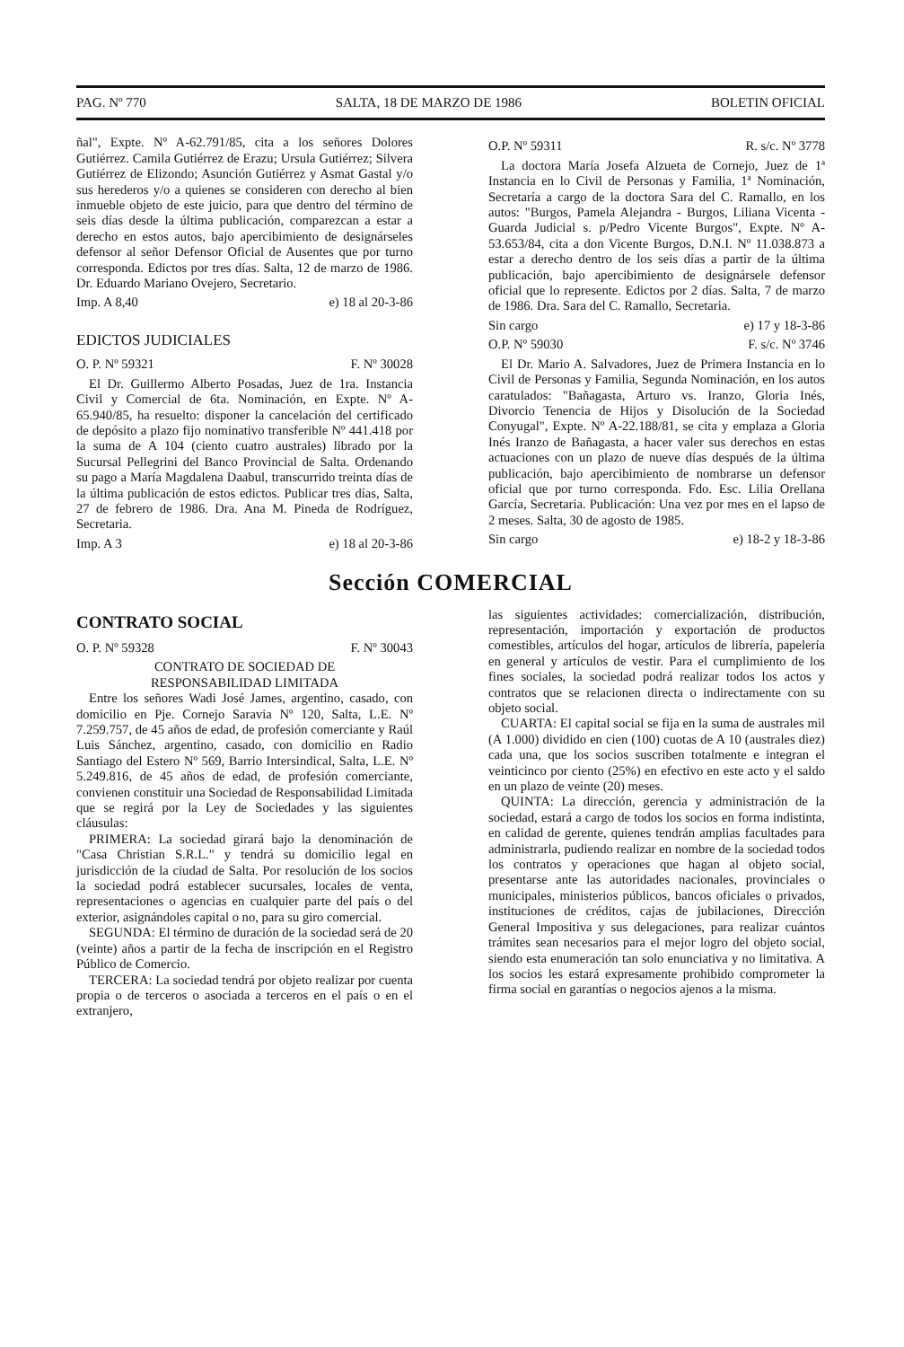PAG. Nº 770 SALTA, 18 DE MARZO DE 1986 BOLETIN OFICIAL
ñal", Expte. Nº A-62.791/85, cita a los señores Dolores Gutiérrez. Camila Gutiérrez de Erazu; Ursula Gutiérrez; Silvera Gutiérrez de Elizondo; Asunción Gutiérrez y Asmat Gastal y/o sus herederos y/o a quienes se consideren con derecho al bien inmueble objeto de este juicio, para que dentro del término de seis días desde la última publicación, comparezcan a estar a derecho en estos autos, bajo apercibimiento de designárseles defensor al señor Defensor Oficial de Ausentes que por turno corresponda. Edictos por tres días. Salta, 12 de marzo de 1986. Dr. Eduardo Mariano Ovejero, Secretario.
Imp. A 8,40 e) 18 al 20-3-86
EDICTOS JUDICIALES
O. P. Nº 59321 F. Nº 30028
El Dr. Guillermo Alberto Posadas, Juez de 1ra. Instancia Civil y Comercial de 6ta. Nominación, en Expte. Nº A-65.940/85, ha resuelto: disponer la cancelación del certificado de depósito a plazo fijo nominativo transferible Nº 441.418 por la suma de A 104 (ciento cuatro australes) librado por la Sucursal Pellegrini del Banco Provincial de Salta. Ordenando su pago a María Magdalena Daabul, transcurrido treinta días de la última publicación de estos edictos. Publicar tres días, Salta, 27 de febrero de 1986. Dra. Ana M. Pineda de Rodríguez, Secretaria.
Imp. A 3 e) 18 al 20-3-86
O.P. Nº 59311 R. s/c. Nº 3778
La doctora María Josefa Alzueta de Cornejo, Juez de 1ª Instancia en lo Civil de Personas y Familia, 1ª Nominación, Secretaría a cargo de la doctora Sara del C. Ramallo, en los autos: "Burgos, Pamela Alejandra - Burgos, Liliana Vicenta - Guarda Judicial s. p/Pedro Vicente Burgos", Expte. Nº A-53.653/84, cita a don Vicente Burgos, D.N.I. Nº 11.038.873 a estar a derecho dentro de los seis días a partir de la última publicación, bajo apercibimiento de designársele defensor oficial que lo represente. Edictos por 2 días. Salta, 7 de marzo de 1986. Dra. Sara del C. Ramallo, Secretaria.
Sin cargo e) 17 y 18-3-86
O.P. Nº 59030 F. s/c. Nº 3746
El Dr. Mario A. Salvadores, Juez de Primera Instancia en lo Civil de Personas y Familia, Segunda Nominación, en los autos caratulados: "Bañagasta, Arturo vs. Iranzo, Gloria Inés, Divorcio Tenencia de Hijos y Disolución de la Sociedad Conyugal", Expte. Nº A-22.188/81, se cita y emplaza a Gloria Inés Iranzo de Bañagasta, a hacer valer sus derechos en estas actuaciones con un plazo de nueve días después de la última publicación, bajo apercibimiento de nombrarse un defensor oficial que por turno corresponda. Fdo. Esc. Lilia Orellana García, Secretaria. Publicación: Una vez por mes en el lapso de 2 meses. Salta, 30 de agosto de 1985.
Sin cargo e) 18-2 y 18-3-86
Sección COMERCIAL
CONTRATO SOCIAL
O. P. Nº 59328 F. Nº 30043
CONTRATO DE SOCIEDAD DE
RESPONSABILIDAD LIMITADA
Entre los señores Wadi José James, argentino, casado, con domicilio en Pje. Cornejo Saravia Nº 120, Salta, L.E. Nº 7.259.757, de 45 años de edad, de profesión comerciante y Raúl Luis Sánchez, argentino, casado, con domicilio en Radio Santiago del Estero Nº 569, Barrio Intersindical, Salta, L.E. Nº 5.249.816, de 45 años de edad, de profesión comerciante, convienen constituir una Sociedad de Responsabilidad Limitada que se regirá por la Ley de Sociedades y las siguientes cláusulas:
PRIMERA: La sociedad girará bajo la denominación de "Casa Christian S.R.L." y tendrá su domicilio legal en jurisdicción de la ciudad de Salta. Por resolución de los socios la sociedad podrá establecer sucursales, locales de venta, representaciones o agencias en cualquier parte del país o del exterior, asignándoles capital o no, para su giro comercial.
SEGUNDA: El término de duración de la sociedad será de 20 (veinte) años a partir de la fecha de inscripción en el Registro Público de Comercio.
TERCERA: La sociedad tendrá por objeto realizar por cuenta propia o de terceros o asociada a terceros en el país o en el extranjero,
las siguientes actividades: comercialización, distribución, representación, importación y exportación de productos comestibles, artículos del hogar, artículos de librería, papelería en general y artículos de vestir. Para el cumplimiento de los fines sociales, la sociedad podrá realizar todos los actos y contratos que se relacionen directa o indirectamente con su objeto social.
CUARTA: El capital social se fija en la suma de australes mil (A 1.000) dividido en cien (100) cuotas de A 10 (australes diez) cada una, que los socios suscriben totalmente e integran el veinticinco por ciento (25%) en efectivo en este acto y el saldo en un plazo de veinte (20) meses.
QUINTA: La dirección, gerencia y administración de la sociedad, estará a cargo de todos los socios en forma indistinta, en calidad de gerente, quienes tendrán amplias facultades para administrarla, pudiendo realizar en nombre de la sociedad todos los contratos y operaciones que hagan al objeto social, presentarse ante las autoridades nacionales, provinciales o municipales, ministerios públicos, bancos oficiales o privados, instituciones de créditos, cajas de jubilaciones, Dirección General Impositiva y sus delegaciones, para realizar cuántos trámites sean necesarios para el mejor logro del objeto social, siendo esta enumeración tan solo enunciativa y no limitativa. A los socios les estará expresamente prohibido comprometer la firma social en garantías o negocios ajenos a la misma.